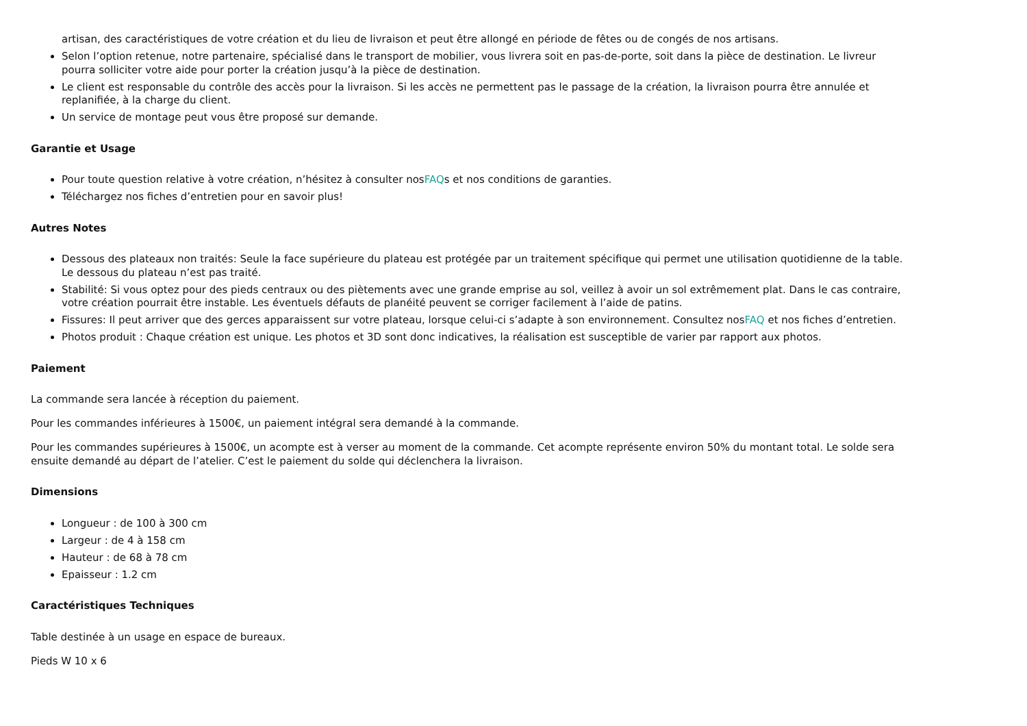artisan, des caractéristiques de votre création et du lieu de livraison et peut être allongé en période de fêtes ou de congés de nos artisans.
Selon l’option retenue, notre partenaire, spécialisé dans le transport de mobilier, vous livrera soit en pas-de-porte, soit dans la pièce de destination. Le livreur pourra solliciter votre aide pour porter la création jusqu’à la pièce de destination.
Le client est responsable du contrôle des accès pour la livraison. Si les accès ne permettent pas le passage de la création, la livraison pourra être annulée et replanifiée, à la charge du client.
Un service de montage peut vous être proposé sur demande.
Garantie et Usage
Pour toute question relative à votre création, n’hésitez à consulter nosFAQs et nos conditions de garanties.
Téléchargez nos fiches d’entretien pour en savoir plus!
Autres Notes
Dessous des plateaux non traités: Seule la face supérieure du plateau est protégée par un traitement spécifique qui permet une utilisation quotidienne de la table. Le dessous du plateau n’est pas traité.
Stabilité: Si vous optez pour des pieds centraux ou des piètements avec une grande emprise au sol, veillez à avoir un sol extrêmement plat. Dans le cas contraire, votre création pourrait être instable. Les éventuels défauts de planéité peuvent se corriger facilement à l’aide de patins.
Fissures: Il peut arriver que des gerces apparaissent sur votre plateau, lorsque celui-ci s’adapte à son environnement. Consultez nosFAQ et nos fiches d’entretien.
Photos produit : Chaque création est unique. Les photos et 3D sont donc indicatives, la réalisation est susceptible de varier par rapport aux photos.
Paiement
La commande sera lancée à réception du paiement.
Pour les commandes inférieures à 1500€, un paiement intégral sera demandé à la commande.
Pour les commandes supérieures à 1500€, un acompte est à verser au moment de la commande. Cet acompte représente environ 50% du montant total. Le solde sera ensuite demandé au départ de l’atelier. C’est le paiement du solde qui déclenchera la livraison.
Dimensions
Longueur : de 100 à 300 cm
Largeur : de 4 à 158 cm
Hauteur : de 68 à 78 cm
Epaisseur : 1.2 cm
Caractéristiques Techniques
Table destinée à un usage en espace de bureaux.
Pieds W 10 x 6